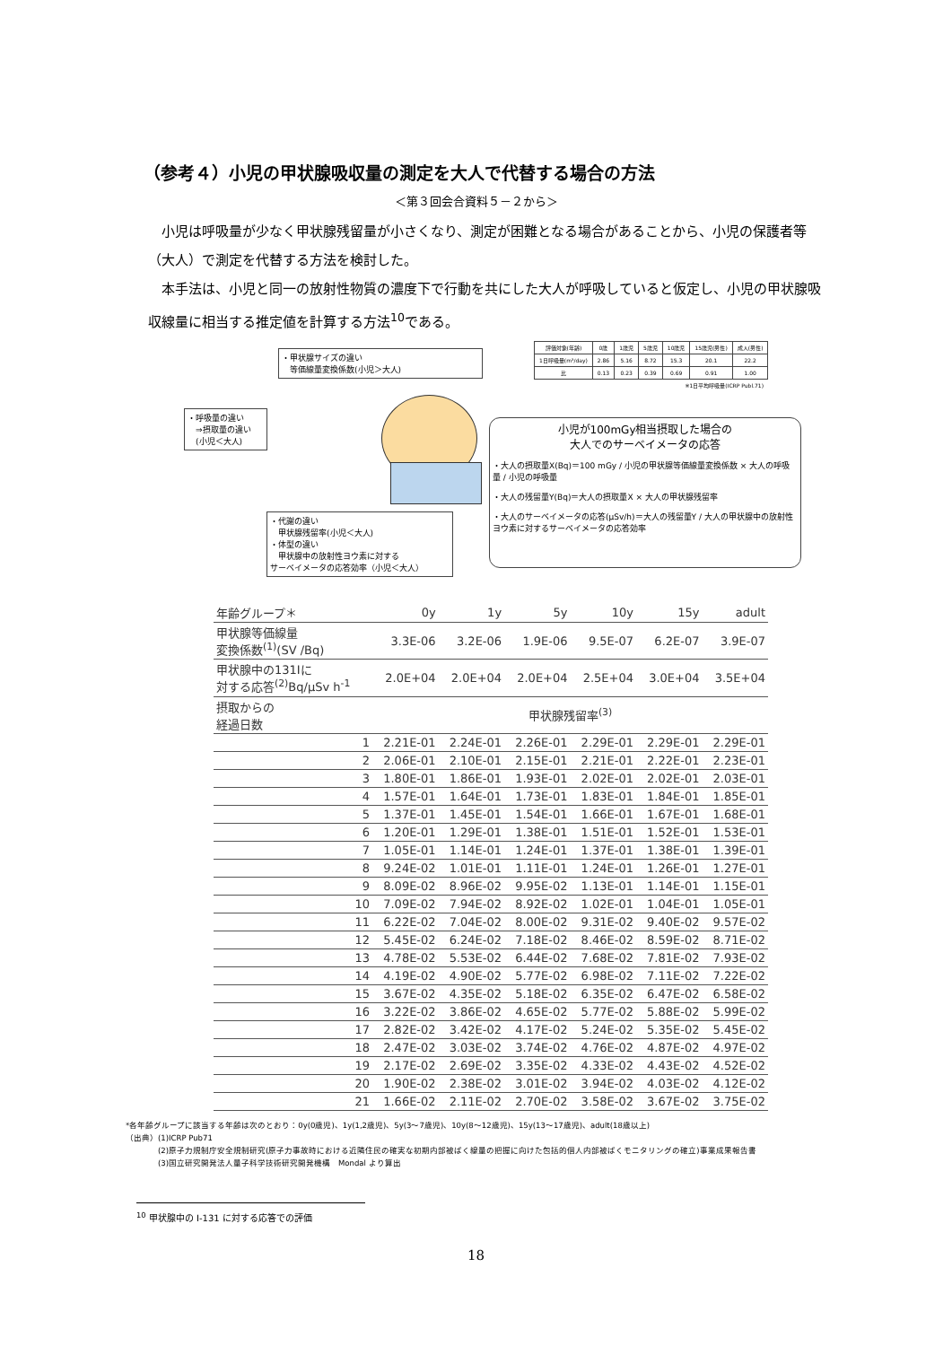（参考４）小児の甲状腺吸収量の測定を大人で代替する場合の方法
＜第３回会合資料５－２から＞
　小児は呼吸量が少なく甲状腺残留量が小さくなり、測定が困難となる場合があることから、小児の保護者等（大人）で測定を代替する方法を検討した。
　本手法は、小児と同一の放射性物質の濃度下で行動を共にした大人が呼吸していると仮定し、小児の甲状腺吸収線量に相当する推定値を計算する方法<sup>10</sup>である。
・甲状腺サイズの違い
　等価線量変換係数(小児＞大人)
・呼吸量の違い
　⇒摂取量の違い
　(小児＜大人)
・代謝の違い
　甲状腺残留率(小児＜大人)
・体型の違い
　甲状腺中の放射性ヨウ素に対する
サーベイメータの応答効率（小児＜大人）
小児が100mGy相当摂取した場合の
大人でのサーベイメータの応答
・大人の摂取量X(Bq)＝100 mGy / 小児の甲状腺等価線量変換係数 × 大人の呼吸量 / 小児の呼吸量
・大人の残留量Y(Bq)＝大人の摂取量X × 大人の甲状腺残留率
・大人のサーベイメータの応答(μSv/h)＝大人の残留量Y / 大人の甲状腺中の放射性ヨウ素に対するサーベイメータの応答効率
| 評価対象(年齢) | 0歳 | 1歳児 | 5歳児 | 10歳児 | 15歳児(男性) | 成人(男性) |
| 1日呼吸量(m³/day) | 2.86 | 5.16 | 8.72 | 15.3 | 20.1 | 22.2 |
| 比 | 0.13 | 0.23 | 0.39 | 0.69 | 0.91 | 1.00 |
| ※1日平均呼吸量(ICRP Publ.71) | | | | | | |
| 年齢グループ＊ | 0y | 1y | 5y | 10y | 15y | adult |
| --- | --- | --- | --- | --- | --- | --- |
| 甲状腺等価線量 変換係数<sup>(1)</sup>(SV /Bq) | 3.3E-06 | 3.2E-06 | 1.9E-06 | 9.5E-07 | 6.2E-07 | 3.9E-07 |
| 甲状腺中の131Iに 対する応答<sup>(2)</sup>Bq/μSv h<sup>-1</sup> | 2.0E+04 | 2.0E+04 | 2.0E+04 | 2.5E+04 | 3.0E+04 | 3.5E+04 |
| 摂取からの 経過日数 | 甲状腺残留率<sup>(3)</sup> | | | | | |
| 1 | 2.21E-01 | 2.24E-01 | 2.26E-01 | 2.29E-01 | 2.29E-01 | 2.29E-01 |
| 2 | 2.06E-01 | 2.10E-01 | 2.15E-01 | 2.21E-01 | 2.22E-01 | 2.23E-01 |
| 3 | 1.80E-01 | 1.86E-01 | 1.93E-01 | 2.02E-01 | 2.02E-01 | 2.03E-01 |
| 4 | 1.57E-01 | 1.64E-01 | 1.73E-01 | 1.83E-01 | 1.84E-01 | 1.85E-01 |
| 5 | 1.37E-01 | 1.45E-01 | 1.54E-01 | 1.66E-01 | 1.67E-01 | 1.68E-01 |
| 6 | 1.20E-01 | 1.29E-01 | 1.38E-01 | 1.51E-01 | 1.52E-01 | 1.53E-01 |
| 7 | 1.05E-01 | 1.14E-01 | 1.24E-01 | 1.37E-01 | 1.38E-01 | 1.39E-01 |
| 8 | 9.24E-02 | 1.01E-01 | 1.11E-01 | 1.24E-01 | 1.26E-01 | 1.27E-01 |
| 9 | 8.09E-02 | 8.96E-02 | 9.95E-02 | 1.13E-01 | 1.14E-01 | 1.15E-01 |
| 10 | 7.09E-02 | 7.94E-02 | 8.92E-02 | 1.02E-01 | 1.04E-01 | 1.05E-01 |
| 11 | 6.22E-02 | 7.04E-02 | 8.00E-02 | 9.31E-02 | 9.40E-02 | 9.57E-02 |
| 12 | 5.45E-02 | 6.24E-02 | 7.18E-02 | 8.46E-02 | 8.59E-02 | 8.71E-02 |
| 13 | 4.78E-02 | 5.53E-02 | 6.44E-02 | 7.68E-02 | 7.81E-02 | 7.93E-02 |
| 14 | 4.19E-02 | 4.90E-02 | 5.77E-02 | 6.98E-02 | 7.11E-02 | 7.22E-02 |
| 15 | 3.67E-02 | 4.35E-02 | 5.18E-02 | 6.35E-02 | 6.47E-02 | 6.58E-02 |
| 16 | 3.22E-02 | 3.86E-02 | 4.65E-02 | 5.77E-02 | 5.88E-02 | 5.99E-02 |
| 17 | 2.82E-02 | 3.42E-02 | 4.17E-02 | 5.24E-02 | 5.35E-02 | 5.45E-02 |
| 18 | 2.47E-02 | 3.03E-02 | 3.74E-02 | 4.76E-02 | 4.87E-02 | 4.97E-02 |
| 19 | 2.17E-02 | 2.69E-02 | 3.35E-02 | 4.33E-02 | 4.43E-02 | 4.52E-02 |
| 20 | 1.90E-02 | 2.38E-02 | 3.01E-02 | 3.94E-02 | 4.03E-02 | 4.12E-02 |
| 21 | 1.66E-02 | 2.11E-02 | 2.70E-02 | 3.58E-02 | 3.67E-02 | 3.75E-02 |
*各年齢グループに該当する年齢は次のとおり：0y(0歳児)、1y(1,2歳児)、5y(3〜7歳児)、10y(8〜12歳児)、15y(13〜17歳児)、adult(18歳以上)
（出典）(1)ICRP Pub71
　　　　(2)原子力規制庁安全規制研究(原子力事故時における近隣住民の確実な初期内部被ばく線量の把握に向けた包括的個人内部被ばくモニタリングの確立)事業成果報告書
　　　　(3)国立研究開発法人量子科学技術研究開発機構　Mondal より算出
<sup>10</sup> 甲状腺中の I-131 に対する応答での評価
18